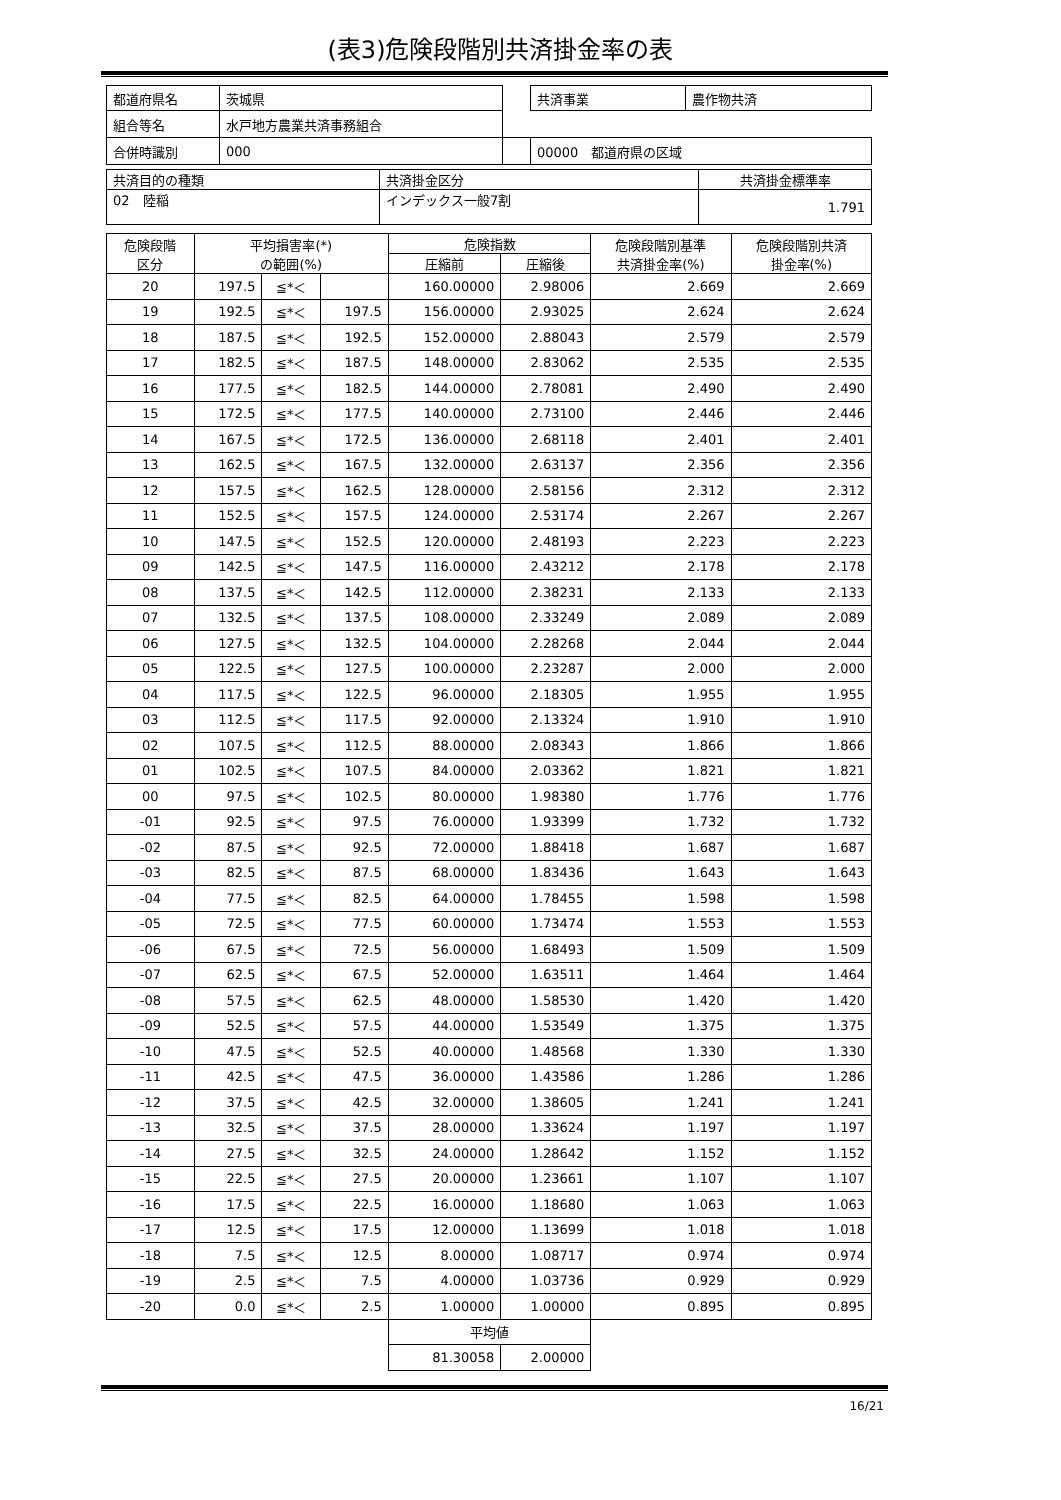(表3)危険段階別共済掛金率の表
| 都道府県名 | 茨城県 | | 共済事業 | 農作物共済 |
| 組合等名 | 水戸地方農業共済事務組合 | | | |
| 合併時識別 | 000 | | 00000 都道府県の区域 | |
| 共済目的の種類 | 共済掛金区分 | 共済掛金標準率 |
| 02 陸稲 | インデックス一般7割 | 1.791 |
| 危険段階 区分 | 平均損害率(*) の範囲(%) | | | 危険指数 | | 危険段階別基準 共済掛金率(%) | 危険段階別共済 掛金率(%) |
| --- | --- | --- | --- | --- | --- | --- | --- |
| | | | | 圧縮前 | 圧縮後 | | |
| 20 | 197.5 | ≦*＜ | | 160.00000 | 2.98006 | 2.669 | 2.669 |
| 19 | 192.5 | ≦*＜ | 197.5 | 156.00000 | 2.93025 | 2.624 | 2.624 |
| 18 | 187.5 | ≦*＜ | 192.5 | 152.00000 | 2.88043 | 2.579 | 2.579 |
| 17 | 182.5 | ≦*＜ | 187.5 | 148.00000 | 2.83062 | 2.535 | 2.535 |
| 16 | 177.5 | ≦*＜ | 182.5 | 144.00000 | 2.78081 | 2.490 | 2.490 |
| 15 | 172.5 | ≦*＜ | 177.5 | 140.00000 | 2.73100 | 2.446 | 2.446 |
| 14 | 167.5 | ≦*＜ | 172.5 | 136.00000 | 2.68118 | 2.401 | 2.401 |
| 13 | 162.5 | ≦*＜ | 167.5 | 132.00000 | 2.63137 | 2.356 | 2.356 |
| 12 | 157.5 | ≦*＜ | 162.5 | 128.00000 | 2.58156 | 2.312 | 2.312 |
| 11 | 152.5 | ≦*＜ | 157.5 | 124.00000 | 2.53174 | 2.267 | 2.267 |
| 10 | 147.5 | ≦*＜ | 152.5 | 120.00000 | 2.48193 | 2.223 | 2.223 |
| 09 | 142.5 | ≦*＜ | 147.5 | 116.00000 | 2.43212 | 2.178 | 2.178 |
| 08 | 137.5 | ≦*＜ | 142.5 | 112.00000 | 2.38231 | 2.133 | 2.133 |
| 07 | 132.5 | ≦*＜ | 137.5 | 108.00000 | 2.33249 | 2.089 | 2.089 |
| 06 | 127.5 | ≦*＜ | 132.5 | 104.00000 | 2.28268 | 2.044 | 2.044 |
| 05 | 122.5 | ≦*＜ | 127.5 | 100.00000 | 2.23287 | 2.000 | 2.000 |
| 04 | 117.5 | ≦*＜ | 122.5 | 96.00000 | 2.18305 | 1.955 | 1.955 |
| 03 | 112.5 | ≦*＜ | 117.5 | 92.00000 | 2.13324 | 1.910 | 1.910 |
| 02 | 107.5 | ≦*＜ | 112.5 | 88.00000 | 2.08343 | 1.866 | 1.866 |
| 01 | 102.5 | ≦*＜ | 107.5 | 84.00000 | 2.03362 | 1.821 | 1.821 |
| 00 | 97.5 | ≦*＜ | 102.5 | 80.00000 | 1.98380 | 1.776 | 1.776 |
| -01 | 92.5 | ≦*＜ | 97.5 | 76.00000 | 1.93399 | 1.732 | 1.732 |
| -02 | 87.5 | ≦*＜ | 92.5 | 72.00000 | 1.88418 | 1.687 | 1.687 |
| -03 | 82.5 | ≦*＜ | 87.5 | 68.00000 | 1.83436 | 1.643 | 1.643 |
| -04 | 77.5 | ≦*＜ | 82.5 | 64.00000 | 1.78455 | 1.598 | 1.598 |
| -05 | 72.5 | ≦*＜ | 77.5 | 60.00000 | 1.73474 | 1.553 | 1.553 |
| -06 | 67.5 | ≦*＜ | 72.5 | 56.00000 | 1.68493 | 1.509 | 1.509 |
| -07 | 62.5 | ≦*＜ | 67.5 | 52.00000 | 1.63511 | 1.464 | 1.464 |
| -08 | 57.5 | ≦*＜ | 62.5 | 48.00000 | 1.58530 | 1.420 | 1.420 |
| -09 | 52.5 | ≦*＜ | 57.5 | 44.00000 | 1.53549 | 1.375 | 1.375 |
| -10 | 47.5 | ≦*＜ | 52.5 | 40.00000 | 1.48568 | 1.330 | 1.330 |
| -11 | 42.5 | ≦*＜ | 47.5 | 36.00000 | 1.43586 | 1.286 | 1.286 |
| -12 | 37.5 | ≦*＜ | 42.5 | 32.00000 | 1.38605 | 1.241 | 1.241 |
| -13 | 32.5 | ≦*＜ | 37.5 | 28.00000 | 1.33624 | 1.197 | 1.197 |
| -14 | 27.5 | ≦*＜ | 32.5 | 24.00000 | 1.28642 | 1.152 | 1.152 |
| -15 | 22.5 | ≦*＜ | 27.5 | 20.00000 | 1.23661 | 1.107 | 1.107 |
| -16 | 17.5 | ≦*＜ | 22.5 | 16.00000 | 1.18680 | 1.063 | 1.063 |
| -17 | 12.5 | ≦*＜ | 17.5 | 12.00000 | 1.13699 | 1.018 | 1.018 |
| -18 | 7.5 | ≦*＜ | 12.5 | 8.00000 | 1.08717 | 0.974 | 0.974 |
| -19 | 2.5 | ≦*＜ | 7.5 | 4.00000 | 1.03736 | 0.929 | 0.929 |
| -20 | 0.0 | ≦*＜ | 2.5 | 1.00000 | 1.00000 | 0.895 | 0.895 |
| | | | | 平均値 | | | |
| | | | | 81.30058 | 2.00000 | | |
16/21